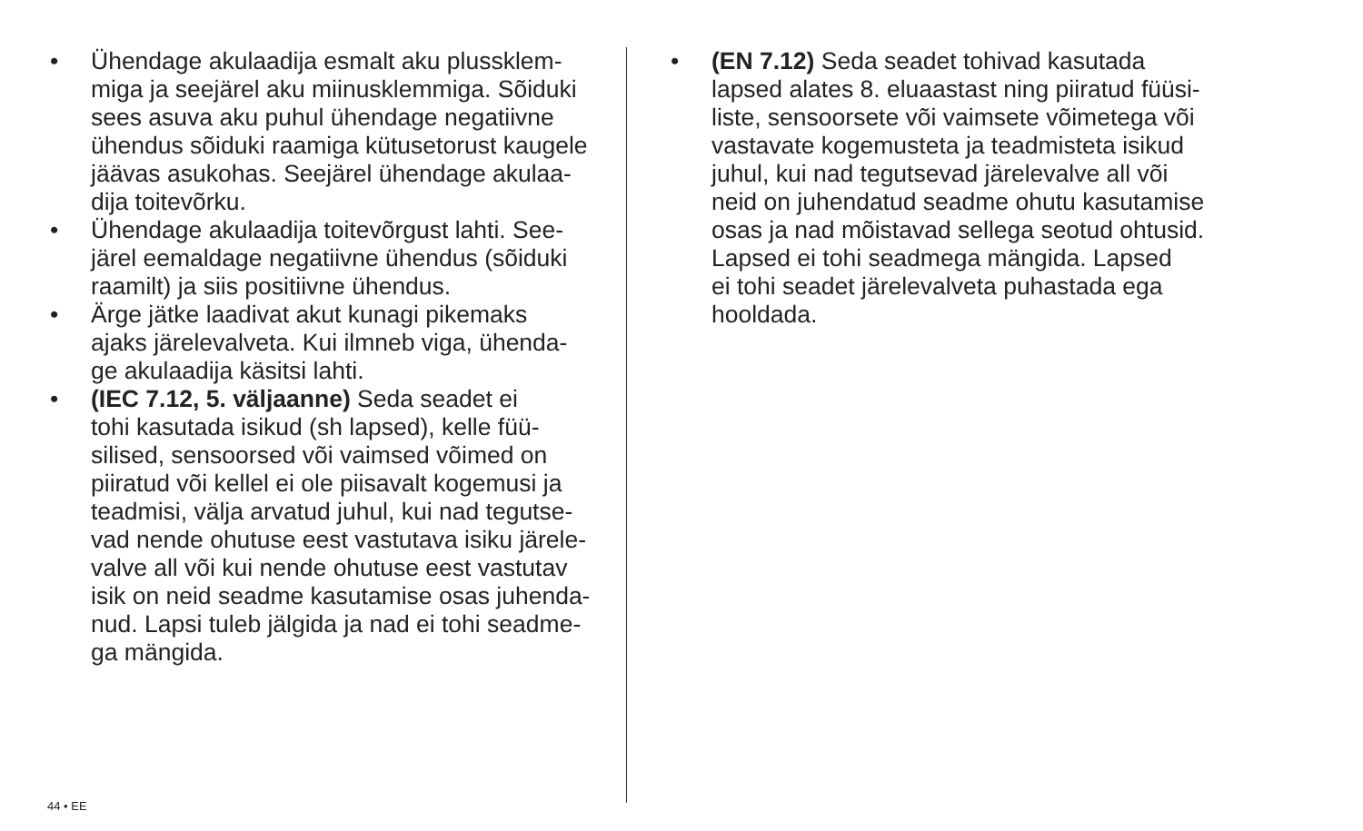• Ühendage akulaadija esmalt aku plussklem-
miga ja seejärel aku miinusklemmiga. Sõiduki
sees asuva aku puhul ühendage negatiivne
ühendus sõiduki raamiga kütusetorust kaugele
jäävas asukohas. Seejärel ühendage akulaa-
dija toitevõrku.
• Ühendage akulaadija toitevõrgust lahti. See-
järel eemaldage negatiivne ühendus (sõiduki
raamilt) ja siis positiivne ühendus.
• Ärge jätke laadivat akut kunagi pikemaks
ajaks järelevalveta. Kui ilmneb viga, ühenda-
ge akulaadija käsitsi lahti.
• (IEC 7.12, 5. väljaanne) Seda seadet ei
tohi kasutada isikud (sh lapsed), kelle füü-
silised, sensoorsed või vaimsed võimed on
piiratud või kellel ei ole piisavalt kogemusi ja
teadmisi, välja arvatud juhul, kui nad tegutse-
vad nende ohutuse eest vastutava isiku järele-
valve all või kui nende ohutuse eest vastutav
isik on neid seadme kasutamise osas juhenda-
nud. Lapsi tuleb jälgida ja nad ei tohi seadme-
ga mängida.
• (EN 7.12) Seda seadet tohivad kasutada
lapsed alates 8. eluaastast ning piiratud füüsi-
liste, sensoorsete või vaimsete võimetega või
vastavate kogemusteta ja teadmisteta isikud
juhul, kui nad tegutsevad järelevalve all või
neid on juhendatud seadme ohutu kasutamise
osas ja nad mõistavad sellega seotud ohtusid.
Lapsed ei tohi seadmega mängida. Lapsed
ei tohi seadet järelevalveta puhastada ega
hooldada.
44 • EE